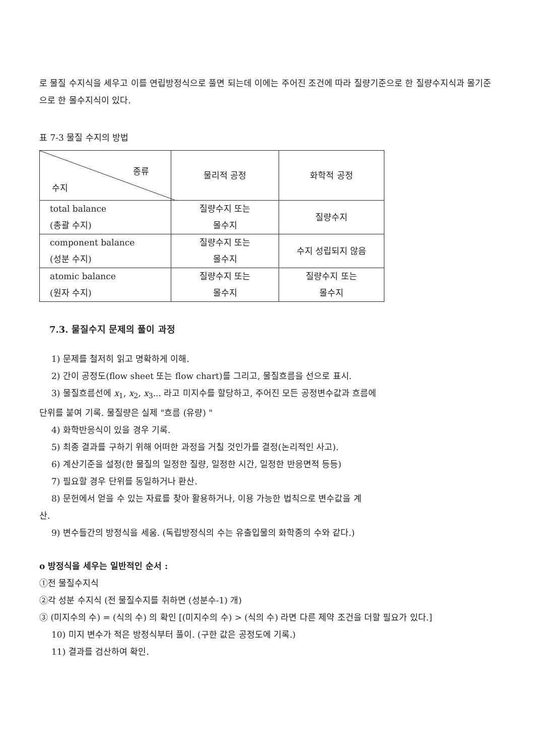로 물질 수지식을 세우고 이를 연립방정식으로 풀면 되는데 이에는 주어진 조건에 따라 질량기준으로 한 질량수지식과 몰기준으로 한 몰수지식이 있다.
표 7-3 물질 수지의 방법
| 종류 수지 | 물리적 공정 | 화학적 공정 |
| total balance (총괄 수지) | 질량수지 또는 몰수지 | 질량수지 |
| component balance (성분 수지) | 질량수지 또는 몰수지 | 수지 성립되지 않음 |
| atomic balance (원자 수지) | 질량수지 또는 몰수지 | 질량수지 또는 몰수지 |
7.3. 물질수지 문제의 풀이 과정
1) 문제를 철저히 읽고 명확하게 이해.
2) 간이 공정도(flow sheet 또는 flow chart)를 그리고, 물질흐름을 선으로 표시.
3) 물질흐름선에 x<sub>1</sub>, x<sub>2</sub>, x<sub>3</sub>... 라고 미지수를 할당하고, 주어진 모든 공정변수값과 흐름에
단위를 붙여 기록. 물질량은 실제 "흐름 (유량) "
4) 화학반응식이 있을 경우 기록.
5) 최종 결과를 구하기 위해 어떠한 과정을 거칠 것인가를 결정(논리적인 사고).
6) 계산기준을 설정(한 물질의 일정한 질량, 일정한 시간, 일정한 반응면적 등등)
7) 필요할 경우 단위를 동일하거나 환산.
8) 문헌에서 얻을 수 있는 자료를 찾아 활용하거나, 이용 가능한 법칙으로 변수값을 계
산.
9) 변수들간의 방정식을 세움. (독립방정식의 수는 유출입물의 화학종의 수와 같다.)
o 방정식을 세우는 일반적인 순서 :
①전 물질수지식
②각 성분 수지식 (전 물질수지를 취하면 (성분수-1) 개)
③ (미지수의 수) = (식의 수) 의 확인 [(미지수의 수) > (식의 수) 라면 다른 제약 조건을 더할 필요가 있다.]
10) 미지 변수가 적은 방정식부터 풀이. (구한 값은 공정도에 기록.)
11) 결과를 검산하여 확인.